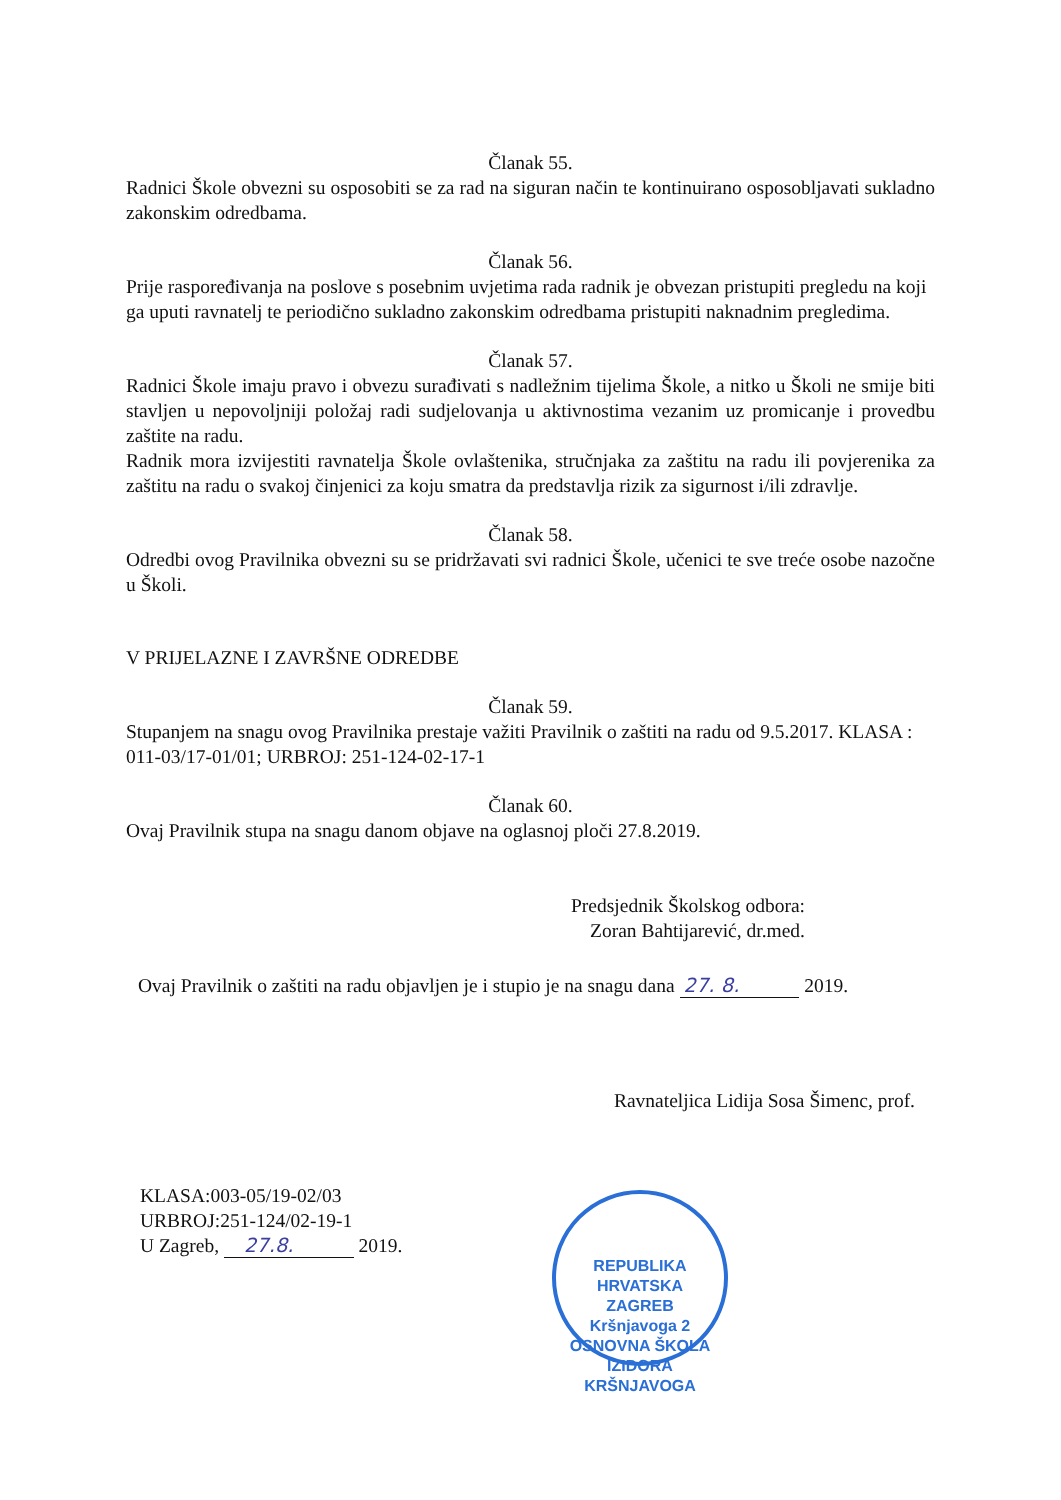Članak 55.
Radnici Škole obvezni su osposobiti se za rad na siguran način te kontinuirano osposobljavati sukladno zakonskim odredbama.
Članak 56.
Prije raspoređivanja na poslove s posebnim uvjetima rada radnik je obvezan pristupiti pregledu na koji ga uputi ravnatelj te periodično sukladno zakonskim odredbama pristupiti naknadnim pregledima.
Članak 57.
Radnici Škole imaju pravo i obvezu surađivati s nadležnim tijelima Škole, a nitko u Školi ne smije biti stavljen u nepovoljniji položaj radi sudjelovanja u aktivnostima vezanim uz promicanje i provedbu zaštite na radu.
Radnik mora izvijestiti ravnatelja Škole ovlaštenika, stručnjaka za zaštitu na radu ili povjerenika za zaštitu na radu o svakoj činjenici za koju smatra da predstavlja rizik za sigurnost i/ili zdravlje.
Članak 58.
Odredbi ovog Pravilnika obvezni su se pridržavati svi radnici Škole, učenici te sve treće osobe nazočne u Školi.
V PRIJELAZNE I ZAVRŠNE ODREDBE
Članak 59.
Stupanjem na snagu ovog Pravilnika prestaje važiti Pravilnik o zaštiti na radu od 9.5.2017. KLASA : 011-03/17-01/01; URBROJ: 251-124-02-17-1
Članak 60.
Ovaj Pravilnik stupa na snagu danom objave na oglasnoj ploči 27.8.2019.
Predsjednik Školskog odbora:
Zoran Bahtijarević, dr.med.
Ovaj Pravilnik o zaštiti na radu objavljen je i stupio je na snagu dana 27. 8. 2019.
Ravnateljica Lidija Sosa Šimenc, prof.
KLASA:003-05/19-02/03
URBROJ:251-124/02-19-1
U Zagreb, 27.8. 2019.
REPUBLIKA HRVATSKA
ZAGREB
Kršnjavoga 2
OSNOVNA ŠKOLA IZIDORA KRŠNJAVOGA